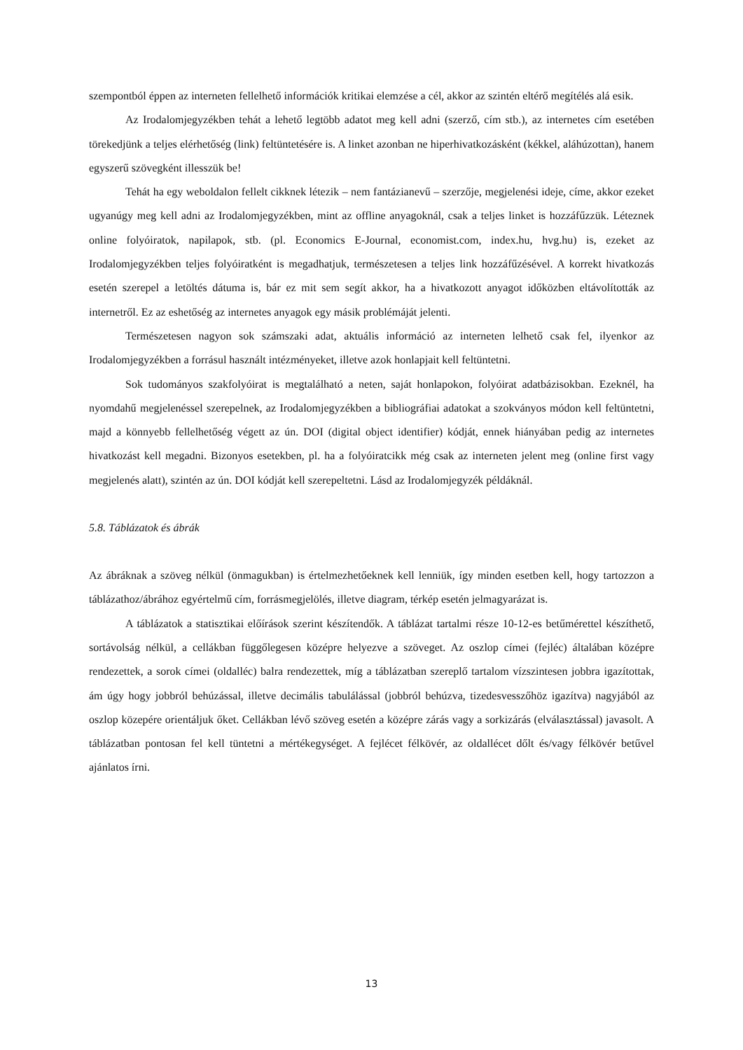szempontból éppen az interneten fellelhető információk kritikai elemzése a cél, akkor az szintén eltérő megítélés alá esik.
Az Irodalomjegyzékben tehát a lehető legtöbb adatot meg kell adni (szerző, cím stb.), az internetes cím esetében törekedjünk a teljes elérhetőség (link) feltüntetésére is. A linket azonban ne hiperhivatkozásként (kékkel, aláhúzottan), hanem egyszerű szövegként illesszük be!
Tehát ha egy weboldalon fellelt cikknek létezik – nem fantázianevű – szerzője, megjelenési ideje, címe, akkor ezeket ugyanúgy meg kell adni az Irodalomjegyzékben, mint az offline anyagoknál, csak a teljes linket is hozzáfűzzük. Léteznek online folyóiratok, napilapok, stb. (pl. Economics E-Journal, economist.com, index.hu, hvg.hu) is, ezeket az Irodalomjegyzékben teljes folyóiratként is megadhatjuk, természetesen a teljes link hozzáfűzésével. A korrekt hivatkozás esetén szerepel a letöltés dátuma is, bár ez mit sem segít akkor, ha a hivatkozott anyagot időközben eltávolították az internetről. Ez az eshetőség az internetes anyagok egy másik problémáját jelenti.
Természetesen nagyon sok számszaki adat, aktuális információ az interneten lelhető csak fel, ilyenkor az Irodalomjegyzékben a forrásul használt intézményeket, illetve azok honlapjait kell feltüntetni.
Sok tudományos szakfolyóirat is megtalálható a neten, saját honlapokon, folyóirat adatbázisokban. Ezeknél, ha nyomdahű megjelenéssel szerepelnek, az Irodalomjegyzékben a bibliográfiai adatokat a szokványos módon kell feltüntetni, majd a könnyebb fellelhetőség végett az ún. DOI (digital object identifier) kódját, ennek hiányában pedig az internetes hivatkozást kell megadni. Bizonyos esetekben, pl. ha a folyóiratcikk még csak az interneten jelent meg (online first vagy megjelenés alatt), szintén az ún. DOI kódját kell szerepeltetni. Lásd az Irodalomjegyzék példáknál.
5.8. Táblázatok és ábrák
Az ábráknak a szöveg nélkül (önmagukban) is értelmezhetőeknek kell lenniük, így minden esetben kell, hogy tartozzon a táblázathoz/ábrához egyértelmű cím, forrásmegjelölés, illetve diagram, térkép esetén jelmagyarázat is.
A táblázatok a statisztikai előírások szerint készítendők. A táblázat tartalmi része 10-12-es betűmérettel készíthető, sortávolság nélkül, a cellákban függőlegesen középre helyezve a szöveget. Az oszlop címei (fejléc) általában középre rendezettek, a sorok címei (oldalléc) balra rendezettek, míg a táblázatban szereplő tartalom vízszintesen jobbra igazítottak, ám úgy hogy jobbról behúzással, illetve decimális tabulálással (jobbról behúzva, tizedesvesszőhöz igazítva) nagyjából az oszlop közepére orientáljuk őket. Cellákban lévő szöveg esetén a középre zárás vagy a sorkizárás (elválasztással) javasolt. A táblázatban pontosan fel kell tüntetni a mértékegységet. A fejlécet félkövér, az oldallécet dőlt és/vagy félkövér betűvel ajánlatos írni.
13